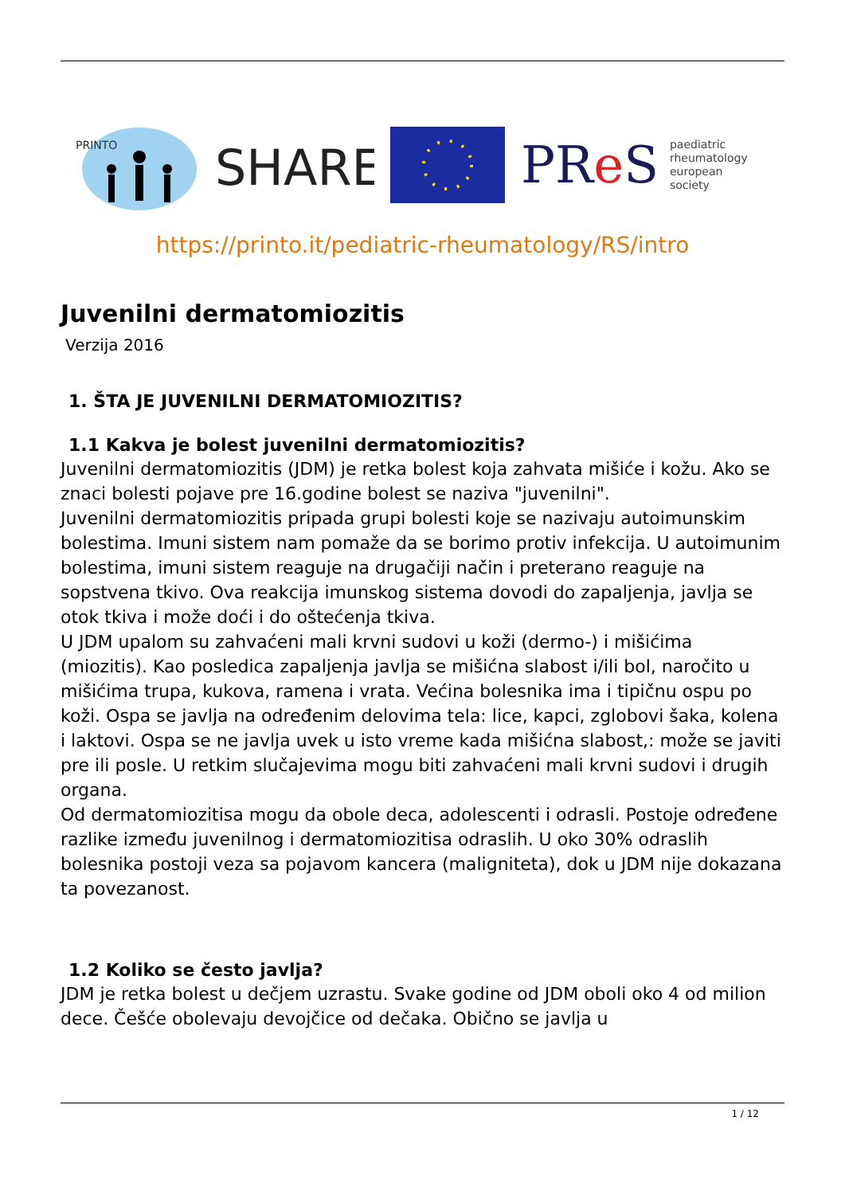PRINTO
SHARE
PRe S paediatric
rheumatology
european
society
https://printo.it/pediatric-rheumatology/RS/intro
Juvenilni dermatomiozitis
Verzija 2016
1. ŠTA JE JUVENILNI DERMATOMIOZITIS?
1.1 Kakva je bolest juvenilni dermatomiozitis?
Juvenilni dermatomiozitis (JDM) je retka bolest koja zahvata mišiće i kožu. Ako se znaci bolesti pojave pre 16.godine bolest se naziva "juvenilni".
Juvenilni dermatomiozitis pripada grupi bolesti koje se nazivaju autoimunskim bolestima. Imuni sistem nam pomaže da se borimo protiv infekcija. U autoimunim bolestima, imuni sistem reaguje na drugačiji način i preterano reaguje na sopstvena tkivo. Ova reakcija imunskog sistema dovodi do zapaljenja, javlja se otok tkiva i može doći i do oštećenja tkiva.
U JDM upalom su zahvaćeni mali krvni sudovi u koži (dermo-) i mišićima (miozitis). Kao posledica zapaljenja javlja se mišićna slabost i/ili bol, naročito u mišićima trupa, kukova, ramena i vrata. Većina bolesnika ima i tipičnu ospu po koži. Ospa se javlja na određenim delovima tela: lice, kapci, zglobovi šaka, kolena i laktovi. Ospa se ne javlja uvek u isto vreme kada mišićna slabost,: može se javiti pre ili posle. U retkim slučajevima mogu biti zahvaćeni mali krvni sudovi i drugih organa.
Od dermatomiozitisa mogu da obole deca, adolescenti i odrasli. Postoje određene razlike između juvenilnog i dermatomiozitisa odraslih. U oko 30% odraslih bolesnika postoji veza sa pojavom kancera (maligniteta), dok u JDM nije dokazana ta povezanost.
1.2 Koliko se često javlja?
JDM je retka bolest u dečjem uzrastu. Svake godine od JDM oboli oko 4 od milion dece. Češće obolevaju devojčice od dečaka. Obično se javlja u
1 / 12